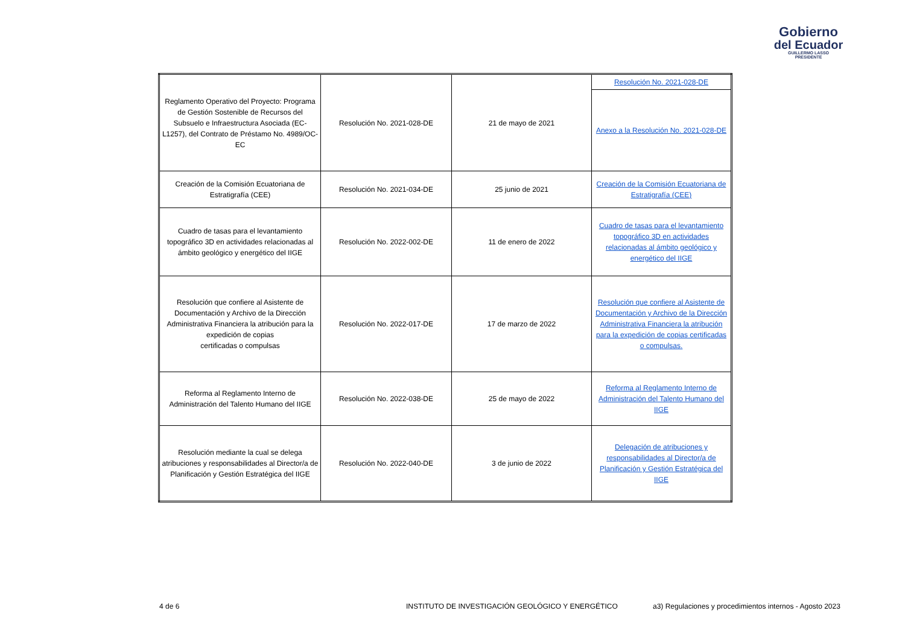Gobierno
del Ecuador
GUILLERMO LASSO
PRESIDENTE
| Reglamento Operativo del Proyecto: Programa de Gestión Sostenible de Recursos del Subsuelo e Infraestructura Asociada (EC-L1257), del Contrato de Préstamo No. 4989/OC-EC | Resolución No. 2021-028-DE | 21 de mayo de 2021 | Resolución No. 2021-028-DE |
| | | | Anexo a la Resolución No. 2021-028-DE |
| Creación de la Comisión Ecuatoriana de Estratigrafía (CEE) | Resolución No. 2021-034-DE | 25 junio de 2021 | Creación de la Comisión Ecuatoriana de Estratigrafía (CEE) |
| Cuadro de tasas para el levantamiento topográfico 3D en actividades relacionadas al ámbito geológico y energético del IIGE | Resolución No. 2022-002-DE | 11 de enero de 2022 | Cuadro de tasas para el levantamiento topográfico 3D en actividades relacionadas al ámbito geológico y energético del IIGE |
| Resolución que confiere al Asistente de Documentación y Archivo de la Dirección Administrativa Financiera la atribución para la expedición de copias certificadas o compulsas | Resolución No. 2022-017-DE | 17 de marzo de 2022 | Resolución que confiere al Asistente de Documentación y Archivo de la Dirección Administrativa Financiera la atribución para la expedición de copias certificadas o compulsas. |
| Reforma al Reglamento Interno de Administración del Talento Humano del IIGE | Resolución No. 2022-038-DE | 25 de mayo de 2022 | Reforma al Reglamento Interno de Administración del Talento Humano del IIGE |
| Resolución mediante la cual se delega atribuciones y responsabilidades al Director/a de Planificación y Gestión Estratégica del IIGE | Resolución No. 2022-040-DE | 3 de junio de 2022 | Delegación de atribuciones y responsabilidades al Director/a de Planificación y Gestión Estratégica del IIGE |
4 de 6
INSTITUTO DE INVESTIGACIÓN GEOLÓGICO Y ENERGÉTICO
a3) Regulaciones y procedimientos internos - Agosto 2023